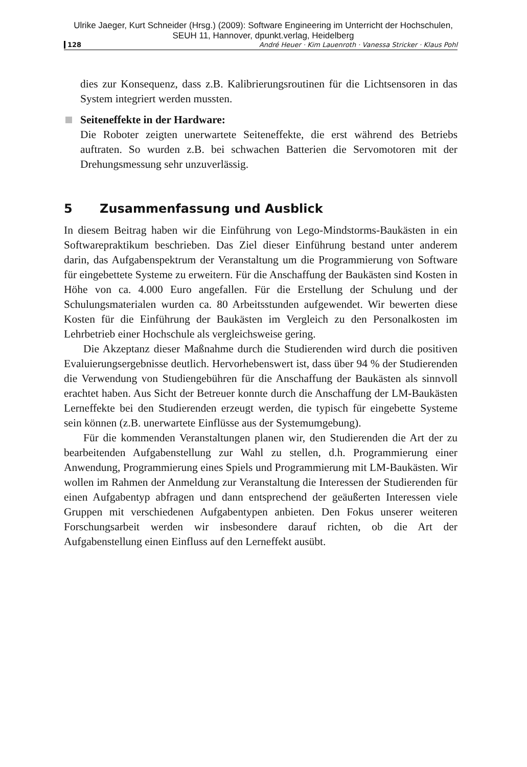Ulrike Jaeger, Kurt Schneider (Hrsg.) (2009): Software Engineering im Unterricht der Hochschulen,
SEUH 11, Hannover, dpunkt.verlag, Heidelberg
128 André Heuer · Kim Lauenroth · Vanessa Stricker · Klaus Pohl
dies zur Konsequenz, dass z.B. Kalibrierungsroutinen für die Lichtsensoren in das System integriert werden mussten.
Seiteneffekte in der Hardware:
Die Roboter zeigten unerwartete Seiteneffekte, die erst während des Betriebs auftraten. So wurden z.B. bei schwachen Batterien die Servomotoren mit der Drehungsmessung sehr unzuverlässig.
5 Zusammenfassung und Ausblick
In diesem Beitrag haben wir die Einführung von Lego-Mindstorms-Baukästen in ein Softwarepraktikum beschrieben. Das Ziel dieser Einführung bestand unter anderem darin, das Aufgabenspektrum der Veranstaltung um die Programmierung von Software für eingebettete Systeme zu erweitern. Für die Anschaffung der Baukästen sind Kosten in Höhe von ca. 4.000 Euro angefallen. Für die Erstellung der Schulung und der Schulungsmaterialen wurden ca. 80 Arbeitsstunden aufgewendet. Wir bewerten diese Kosten für die Einführung der Baukästen im Vergleich zu den Personalkosten im Lehrbetrieb einer Hochschule als vergleichsweise gering.
Die Akzeptanz dieser Maßnahme durch die Studierenden wird durch die positiven Evaluierungsergebnisse deutlich. Hervorhebenswert ist, dass über 94 % der Studierenden die Verwendung von Studiengebühren für die Anschaffung der Baukästen als sinnvoll erachtet haben. Aus Sicht der Betreuer konnte durch die Anschaffung der LM-Baukästen Lerneffekte bei den Studierenden erzeugt werden, die typisch für eingebette Systeme sein können (z.B. unerwartete Einflüsse aus der Systemumgebung).
Für die kommenden Veranstaltungen planen wir, den Studierenden die Art der zu bearbeitenden Aufgabenstellung zur Wahl zu stellen, d.h. Programmierung einer Anwendung, Programmierung eines Spiels und Programmierung mit LM-Baukästen. Wir wollen im Rahmen der Anmeldung zur Veranstaltung die Interessen der Studierenden für einen Aufgabentyp abfragen und dann entsprechend der geäußerten Interessen viele Gruppen mit verschiedenen Aufgabentypen anbieten. Den Fokus unserer weiteren Forschungsarbeit werden wir insbesondere darauf richten, ob die Art der Aufgabenstellung einen Einfluss auf den Lerneffekt ausübt.